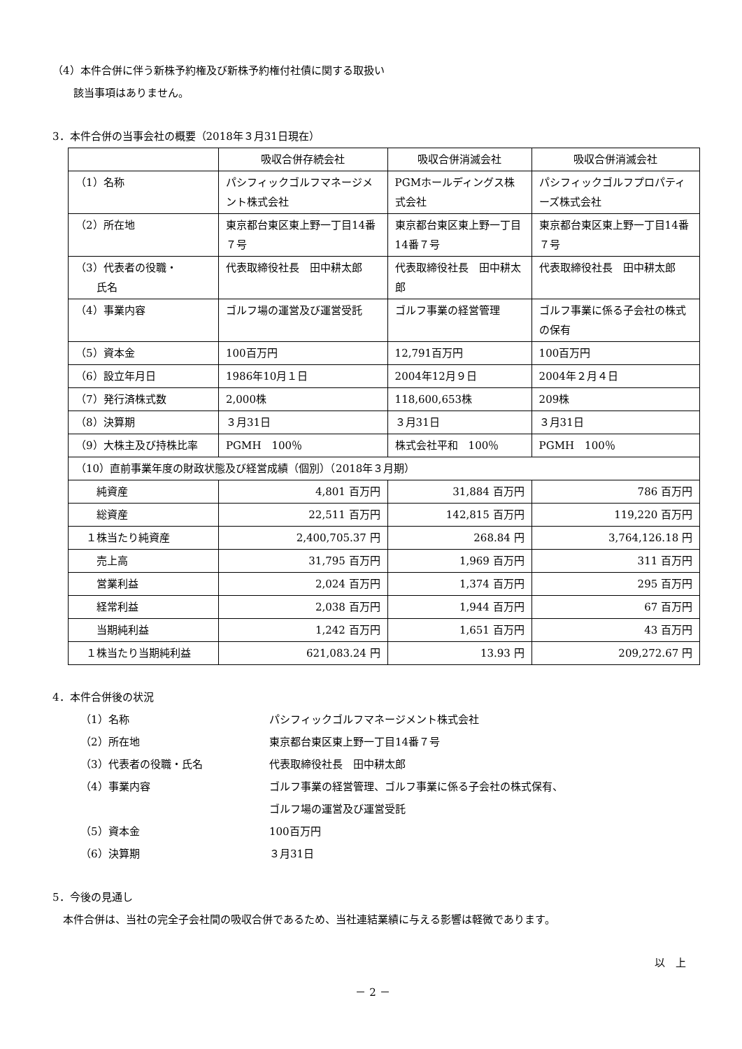（4）本件合併に伴う新株予約権及び新株予約権付社債に関する取扱い
該当事項はありません。
3．本件合併の当事会社の概要（2018年３月31日現在）
| | 吸収合併存続会社 | 吸収合併消滅会社 | 吸収合併消滅会社 |
| （1）名称 | パシフィックゴルフマネージメント株式会社 | PGMホールディングス株式会社 | パシフィックゴルフプロパティーズ株式会社 |
| （2）所在地 | 東京都台東区東上野一丁目14番７号 | 東京都台東区東上野一丁目14番７号 | 東京都台東区東上野一丁目14番７号 |
| （3）代表者の役職・ 氏名 | 代表取締役社長 田中耕太郎 | 代表取締役社長 田中耕太郎 | 代表取締役社長 田中耕太郎 |
| （4）事業内容 | ゴルフ場の運営及び運営受託 | ゴルフ事業の経営管理 | ゴルフ事業に係る子会社の株式の保有 |
| （5）資本金 | 100百万円 | 12,791百万円 | 100百万円 |
| （6）設立年月日 | 1986年10月１日 | 2004年12月９日 | 2004年２月４日 |
| （7）発行済株式数 | 2,000株 | 118,600,653株 | 209株 |
| （8）決算期 | ３月31日 | ３月31日 | ３月31日 |
| （9）大株主及び持株比率 | PGMH 100％ | 株式会社平和 100％ | PGMH 100％ |
| （10）直前事業年度の財政状態及び経営成績（個別）（2018年３月期） | | | |
| 純資産 | 4,801 百万円 | 31,884 百万円 | 786 百万円 |
| 総資産 | 22,511 百万円 | 142,815 百万円 | 119,220 百万円 |
| １株当たり純資産 | 2,400,705.37 円 | 268.84 円 | 3,764,126.18 円 |
| 売上高 | 31,795 百万円 | 1,969 百万円 | 311 百万円 |
| 営業利益 | 2,024 百万円 | 1,374 百万円 | 295 百万円 |
| 経常利益 | 2,038 百万円 | 1,944 百万円 | 67 百万円 |
| 当期純利益 | 1,242 百万円 | 1,651 百万円 | 43 百万円 |
| １株当たり当期純利益 | 621,083.24 円 | 13.93 円 | 209,272.67 円 |
4．本件合併後の状況
（1）名称 パシフィックゴルフマネージメント株式会社
（2）所在地 東京都台東区東上野一丁目14番７号
（3）代表者の役職・氏名 代表取締役社長　田中耕太郎
（4）事業内容 ゴルフ事業の経営管理、ゴルフ事業に係る子会社の株式保有、
ゴルフ場の運営及び運営受託
（5）資本金 100百万円
（6）決算期 ３月31日
5．今後の見通し
本件合併は、当社の完全子会社間の吸収合併であるため、当社連結業績に与える影響は軽微であります。
以　上
－ 2 －